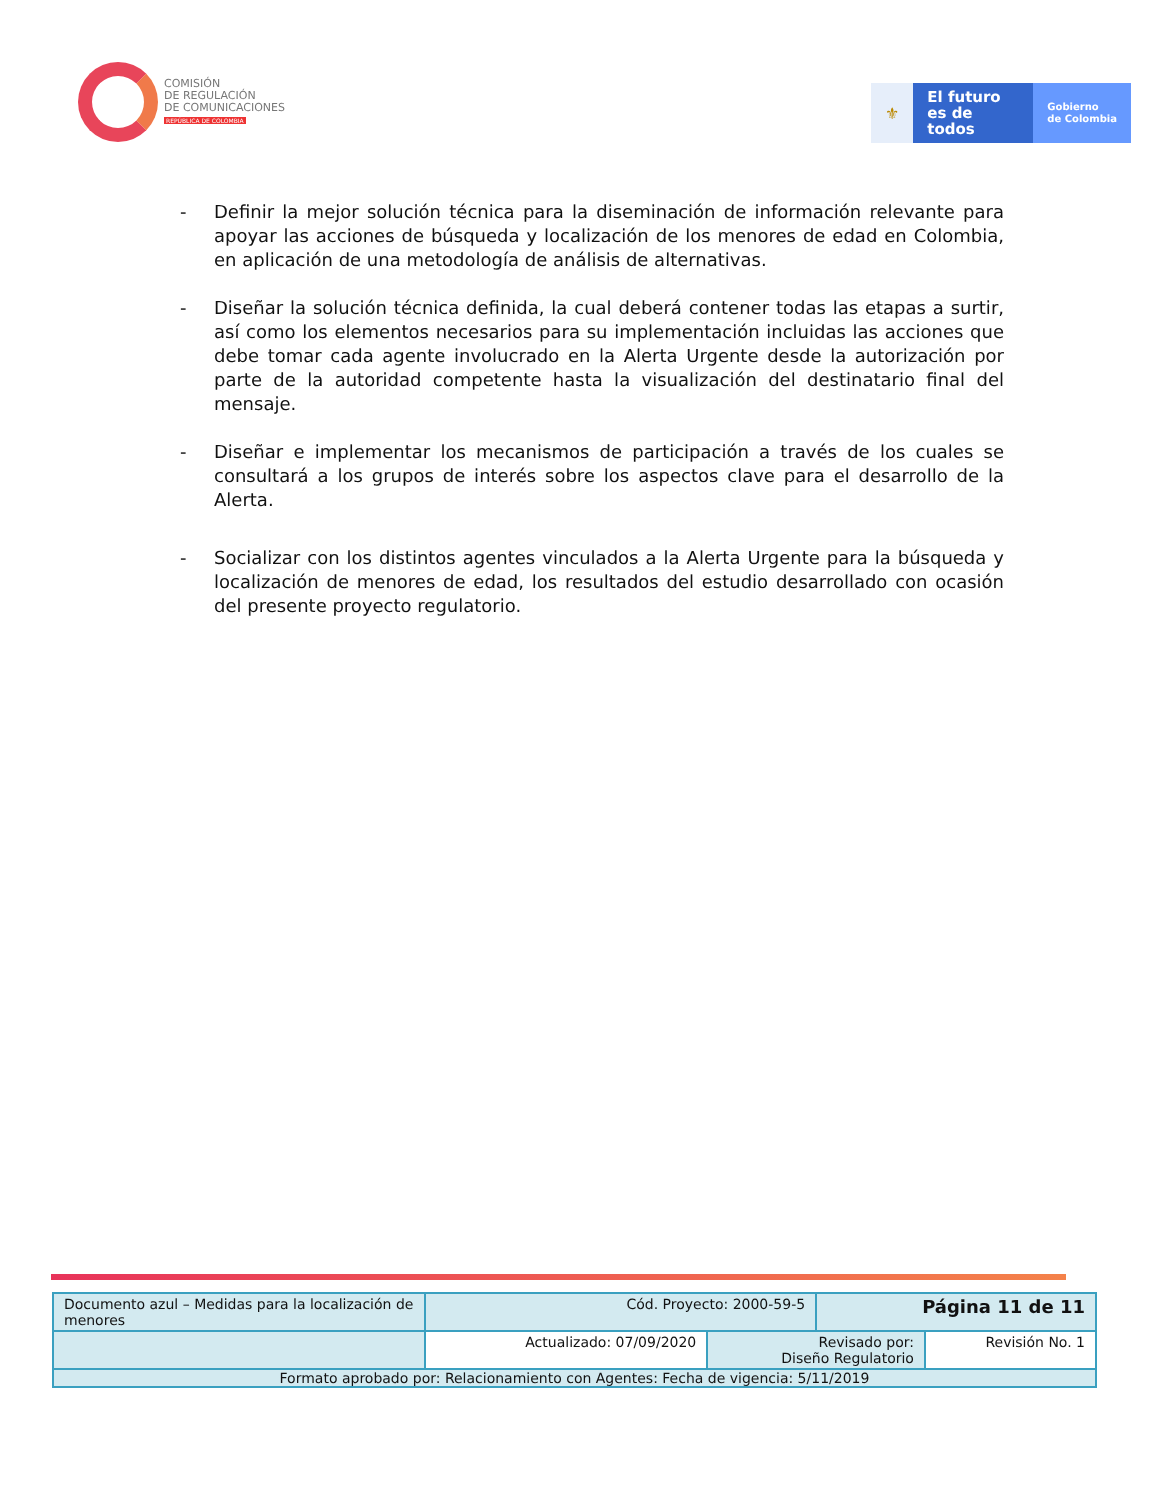COMISIÓN
DE REGULACIÓN
DE COMUNICACIONES
REPÚBLICA DE COLOMBIA
⚜
El futuro
es de todos
Gobierno
de Colombia
- Definir la mejor solución técnica para la diseminación de información relevante para apoyar las acciones de búsqueda y localización de los menores de edad en Colombia, en aplicación de una metodología de análisis de alternativas.
- Diseñar la solución técnica definida, la cual deberá contener todas las etapas a surtir, así como los elementos necesarios para su implementación incluidas las acciones que debe tomar cada agente involucrado en la Alerta Urgente desde la autorización por parte de la autoridad competente hasta la visualización del destinatario final del mensaje.
- Diseñar e implementar los mecanismos de participación a través de los cuales se consultará a los grupos de interés sobre los aspectos clave para el desarrollo de la Alerta.
- Socializar con los distintos agentes vinculados a la Alerta Urgente para la búsqueda y localización de menores de edad, los resultados del estudio desarrollado con ocasión del presente proyecto regulatorio.
| Documento azul – Medidas para la localización de menores | Cód. Proyecto: 2000-59-5 | | Página 11 de 11 | |
| | Actualizado: 07/09/2020 | Revisado por: Diseño Regulatorio | | Revisión No. 1 |
| Formato aprobado por: Relacionamiento con Agentes: Fecha de vigencia: 5/11/2019 | | | | |